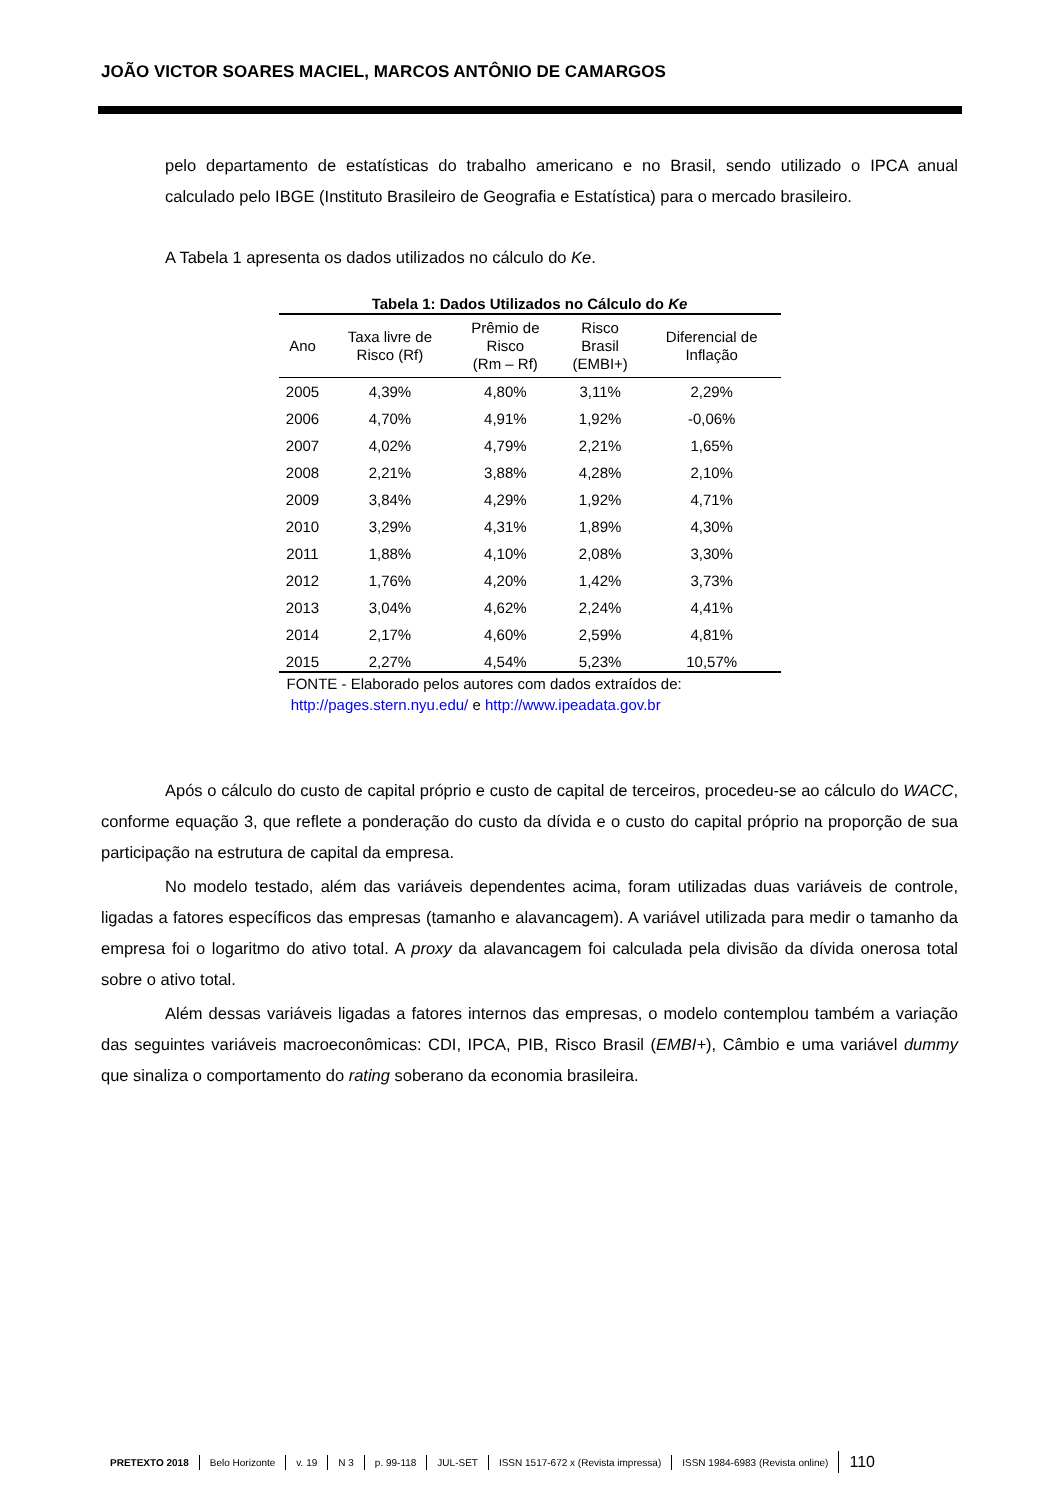JOÃO VICTOR SOARES MACIEL, MARCOS ANTÔNIO DE CAMARGOS
pelo departamento de estatísticas do trabalho americano e no Brasil, sendo utilizado o IPCA anual calculado pelo IBGE (Instituto Brasileiro de Geografia e Estatística) para o mercado brasileiro.
A Tabela 1 apresenta os dados utilizados no cálculo do Ke.
Tabela 1: Dados Utilizados no Cálculo do Ke
| Ano | Taxa livre de Risco (Rf) | Prêmio de Risco (Rm – Rf) | Risco Brasil (EMBI+) | Diferencial de Inflação |
| --- | --- | --- | --- | --- |
| 2005 | 4,39% | 4,80% | 3,11% | 2,29% |
| 2006 | 4,70% | 4,91% | 1,92% | -0,06% |
| 2007 | 4,02% | 4,79% | 2,21% | 1,65% |
| 2008 | 2,21% | 3,88% | 4,28% | 2,10% |
| 2009 | 3,84% | 4,29% | 1,92% | 4,71% |
| 2010 | 3,29% | 4,31% | 1,89% | 4,30% |
| 2011 | 1,88% | 4,10% | 2,08% | 3,30% |
| 2012 | 1,76% | 4,20% | 1,42% | 3,73% |
| 2013 | 3,04% | 4,62% | 2,24% | 4,41% |
| 2014 | 2,17% | 4,60% | 2,59% | 4,81% |
| 2015 | 2,27% | 4,54% | 5,23% | 10,57% |
FONTE - Elaborado pelos autores com dados extraídos de:
http://pages.stern.nyu.edu/ e http://www.ipeadata.gov.br
Após o cálculo do custo de capital próprio e custo de capital de terceiros, procedeu-se ao cálculo do WACC, conforme equação 3, que reflete a ponderação do custo da dívida e o custo do capital próprio na proporção de sua participação na estrutura de capital da empresa.
No modelo testado, além das variáveis dependentes acima, foram utilizadas duas variáveis de controle, ligadas a fatores específicos das empresas (tamanho e alavancagem). A variável utilizada para medir o tamanho da empresa foi o logaritmo do ativo total. A proxy da alavancagem foi calculada pela divisão da dívida onerosa total sobre o ativo total.
Além dessas variáveis ligadas a fatores internos das empresas, o modelo contemplou também a variação das seguintes variáveis macroeconômicas: CDI, IPCA, PIB, Risco Brasil (EMBI+), Câmbio e uma variável dummy que sinaliza o comportamento do rating soberano da economia brasileira.
PRETEXTO 2018 Belo Horizonte v. 19 N 3 p. 99-118 JUL-SET ISSN 1517-672 x (Revista impressa) ISSN 1984-6983 (Revista online) 110